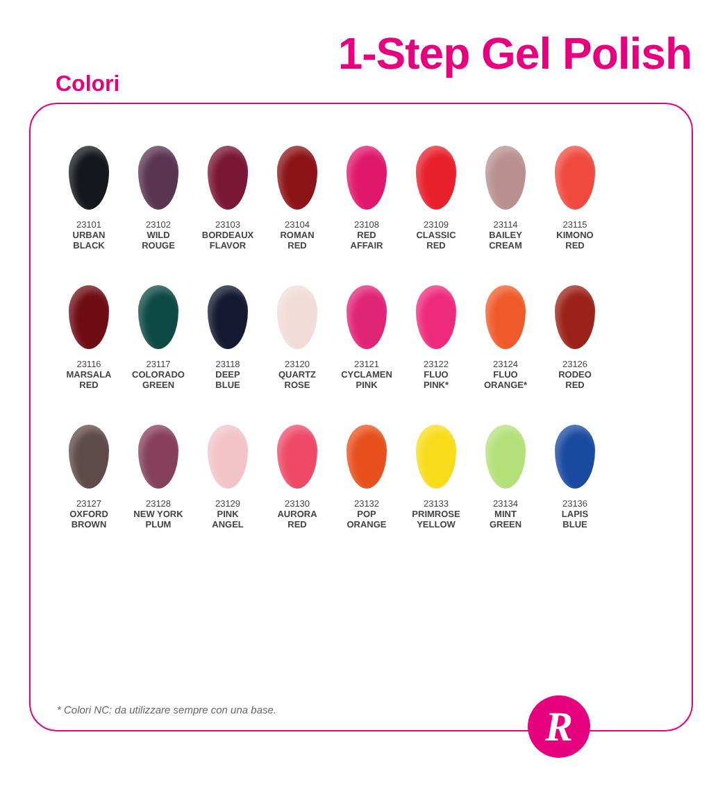1-Step Gel Polish
Colori
23101
URBAN
BLACK
23102
WILD
ROUGE
23103
BORDEAUX
FLAVOR
23104
ROMAN
RED
23108
RED
AFFAIR
23109
CLASSIC
RED
23114
BAILEY
CREAM
23115
KIMONO
RED
23116
MARSALA
RED
23117
COLORADO
GREEN
23118
DEEP
BLUE
23120
QUARTZ
ROSE
23121
CYCLAMEN
PINK
23122
FLUO
PINK*
23124
FLUO
ORANGE*
23126
RODEO
RED
23127
OXFORD
BROWN
23128
NEW YORK
PLUM
23129
PINK
ANGEL
23130
AURORA
RED
23132
POP
ORANGE
23133
PRIMROSE
YELLOW
23134
MINT
GREEN
23136
LAPIS
BLUE
* Colori NC: da utilizzare sempre con una base.
R